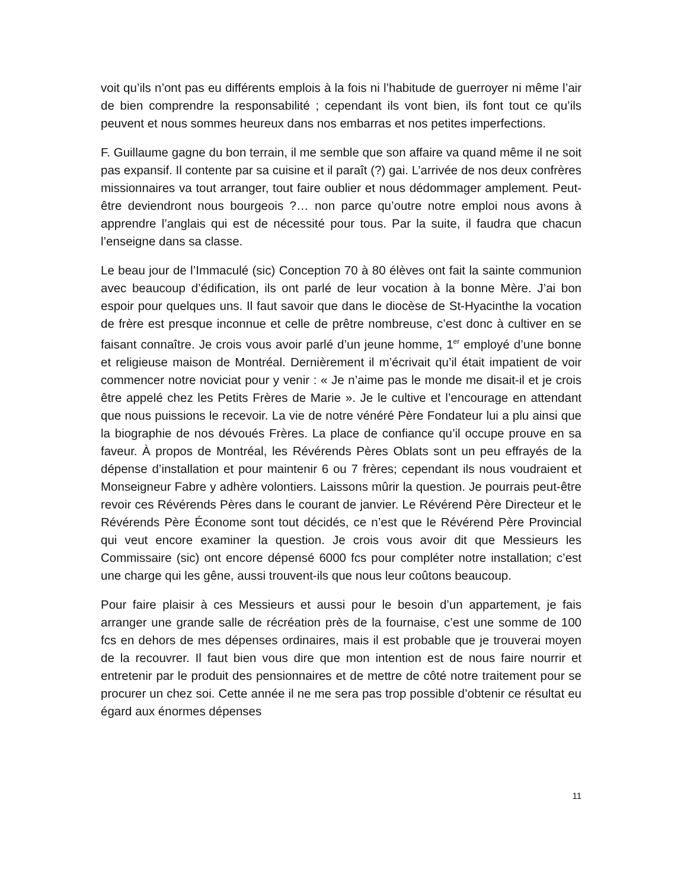voit qu’ils n’ont pas eu différents emplois à la fois ni l’habitude de guerroyer ni même l’air de bien comprendre la responsabilité ; cependant ils vont bien, ils font tout ce qu’ils peuvent et nous sommes heureux dans nos embarras et nos petites imperfections.
F. Guillaume gagne du bon terrain, il me semble que son affaire va quand même il ne soit pas expansif. Il contente par sa cuisine et il paraît (?) gai. L’arrivée de nos deux confrères missionnaires va tout arranger, tout faire oublier et nous dédommager amplement. Peut-être deviendront nous bourgeois ?… non parce qu’outre notre emploi nous avons à apprendre l’anglais qui est de nécessité pour tous. Par la suite, il faudra que chacun l’enseigne dans sa classe.
Le beau jour de l’Immaculé (sic) Conception 70 à 80 élèves ont fait la sainte communion avec beaucoup d’édification, ils ont parlé de leur vocation à la bonne Mère. J’ai bon espoir pour quelques uns. Il faut savoir que dans le diocèse de St-Hyacinthe la vocation de frère est presque inconnue et celle de prêtre nombreuse, c’est donc à cultiver en se faisant connaître. Je crois vous avoir parlé d’un jeune homme, 1<sup>er</sup> employé d’une bonne et religieuse maison de Montréal. Dernièrement il m’écrivait qu’il était impatient de voir commencer notre noviciat pour y venir : « Je n’aime pas le monde me disait-il et je crois être appelé chez les Petits Frères de Marie ». Je le cultive et l’encourage en attendant que nous puissions le recevoir. La vie de notre vénéré Père Fondateur lui a plu ainsi que la biographie de nos dévoués Frères. La place de confiance qu’il occupe prouve en sa faveur. À propos de Montréal, les Révérends Pères Oblats sont un peu effrayés de la dépense d’installation et pour maintenir 6 ou 7 frères; cependant ils nous voudraient et Monseigneur Fabre y adhère volontiers. Laissons mûrir la question. Je pourrais peut-être revoir ces Révérends Pères dans le courant de janvier. Le Révérend Père Directeur et le Révérends Père Économe sont tout décidés, ce n’est que le Révérend Père Provincial qui veut encore examiner la question. Je crois vous avoir dit que Messieurs les Commissaire (sic) ont encore dépensé 6000 fcs pour compléter notre installation; c’est une charge qui les gêne, aussi trouvent-ils que nous leur coûtons beaucoup.
Pour faire plaisir à ces Messieurs et aussi pour le besoin d’un appartement, je fais arranger une grande salle de récréation près de la fournaise, c’est une somme de 100 fcs en dehors de mes dépenses ordinaires, mais il est probable que je trouverai moyen de la recouvrer. Il faut bien vous dire que mon intention est de nous faire nourrir et entretenir par le produit des pensionnaires et de mettre de côté notre traitement pour se procurer un chez soi. Cette année il ne me sera pas trop possible d’obtenir ce résultat eu égard aux énormes dépenses
11